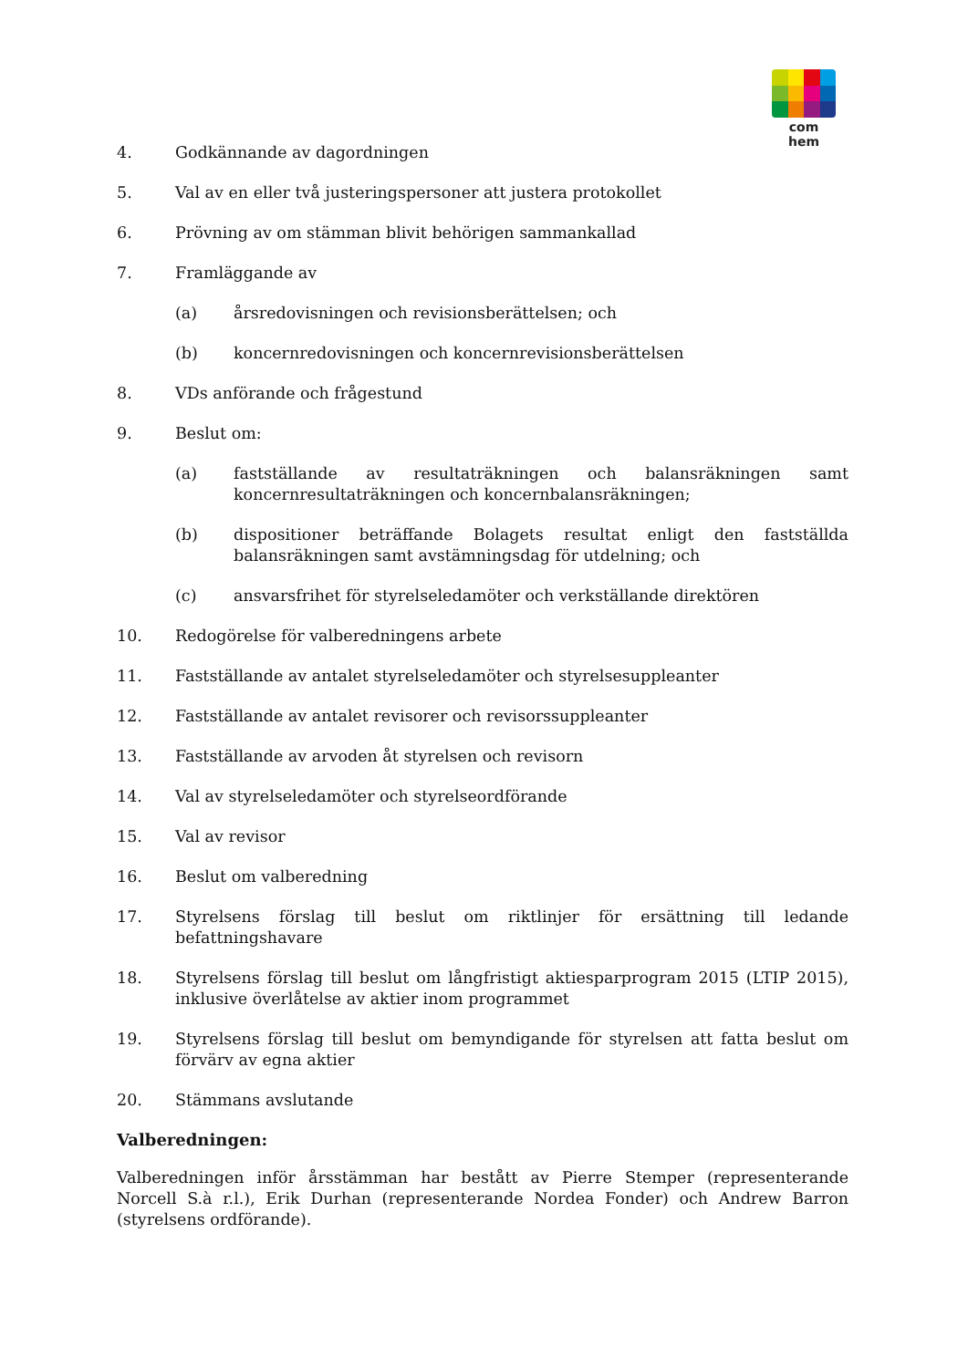com hem
4. Godkännande av dagordningen
5. Val av en eller två justeringspersoner att justera protokollet
6. Prövning av om stämman blivit behörigen sammankallad
7. Framläggande av
(a) årsredovisningen och revisionsberättelsen; och
(b) koncernredovisningen och koncernrevisionsberättelsen
8. VDs anförande och frågestund
9. Beslut om:
(a) fastställande av resultaträkningen och balansräkningen samt koncernresultaträkningen och koncernbalansräkningen;
(b) dispositioner beträffande Bolagets resultat enligt den fastställda balansräkningen samt avstämningsdag för utdelning; och
(c) ansvarsfrihet för styrelseledamöter och verkställande direktören
10. Redogörelse för valberedningens arbete
11. Fastställande av antalet styrelseledamöter och styrelsesuppleanter
12. Fastställande av antalet revisorer och revisorssuppleanter
13. Fastställande av arvoden åt styrelsen och revisorn
14. Val av styrelseledamöter och styrelseordförande
15. Val av revisor
16. Beslut om valberedning
17. Styrelsens förslag till beslut om riktlinjer för ersättning till ledande befattningshavare
18. Styrelsens förslag till beslut om långfristigt aktiesparprogram 2015 (LTIP 2015), inklusive överlåtelse av aktier inom programmet
19. Styrelsens förslag till beslut om bemyndigande för styrelsen att fatta beslut om förvärv av egna aktier
20. Stämmans avslutande
Valberedningen:
Valberedningen inför årsstämman har bestått av Pierre Stemper (representerande Norcell S.à r.l.), Erik Durhan (representerande Nordea Fonder) och Andrew Barron (styrelsens ordförande).